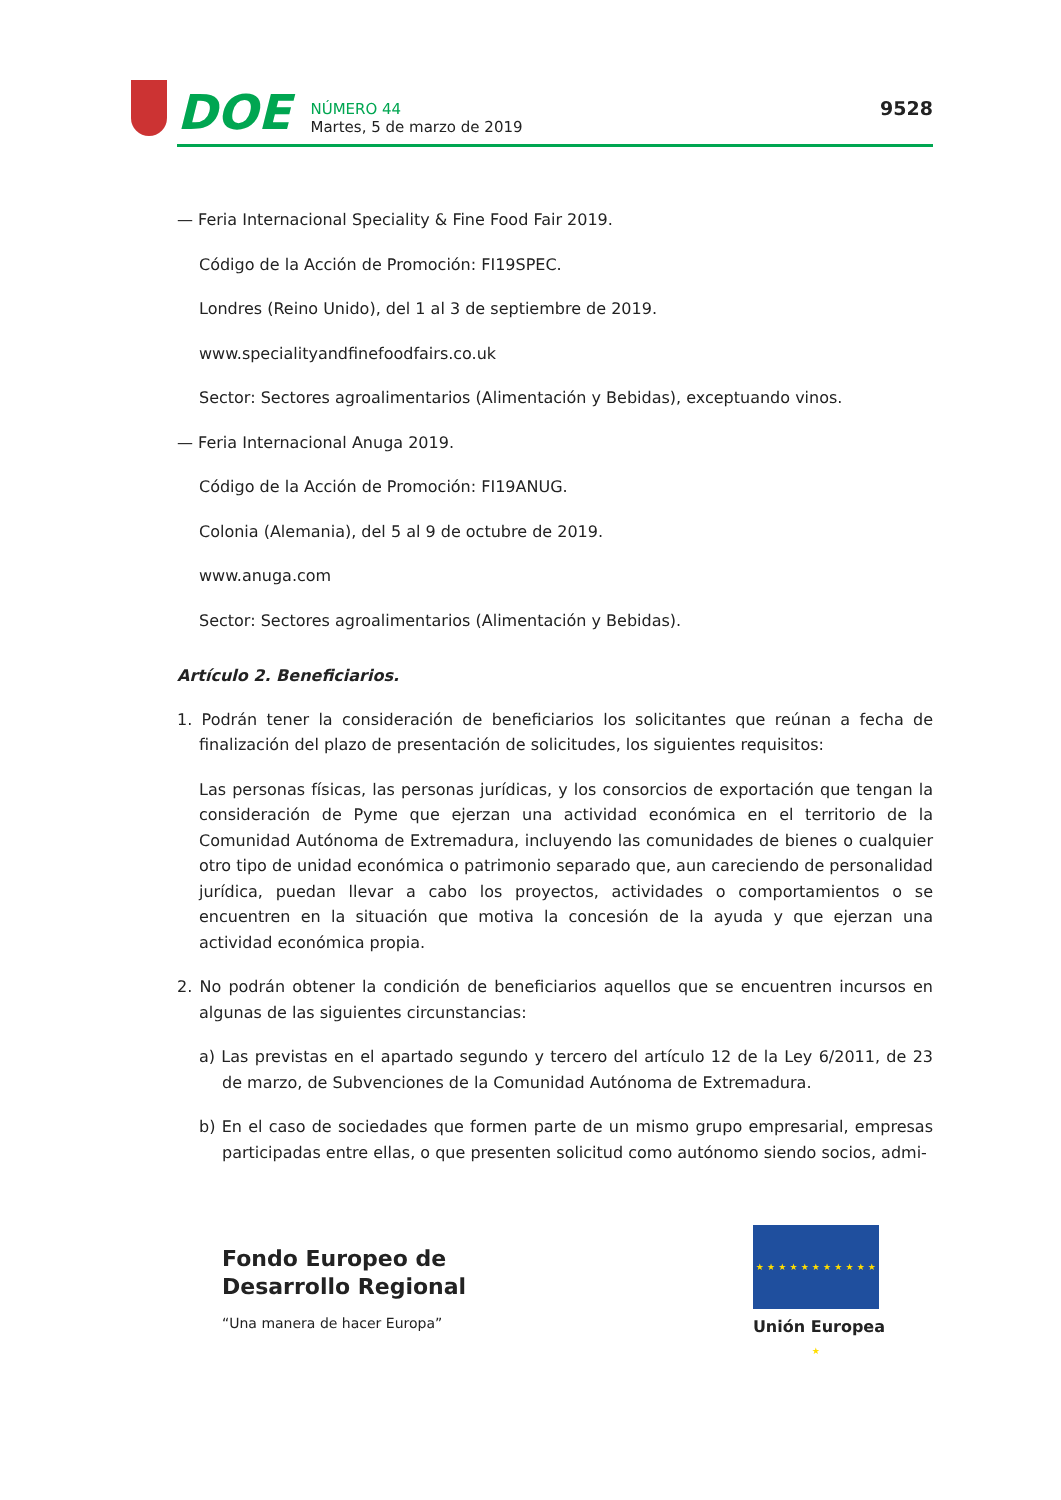DOE
NÚMERO 44
Martes, 5 de marzo de 2019
9528
— Feria Internacional Speciality & Fine Food Fair 2019.
Código de la Acción de Promoción: FI19SPEC.
Londres (Reino Unido), del 1 al 3 de septiembre de 2019.
www.specialityandfinefoodfairs.co.uk
Sector: Sectores agroalimentarios (Alimentación y Bebidas), exceptuando vinos.
— Feria Internacional Anuga 2019.
Código de la Acción de Promoción: FI19ANUG.
Colonia (Alemania), del 5 al 9 de octubre de 2019.
www.anuga.com
Sector: Sectores agroalimentarios (Alimentación y Bebidas).
Artículo 2. Beneficiarios.
1. Podrán tener la consideración de beneficiarios los solicitantes que reúnan a fecha de finalización del plazo de presentación de solicitudes, los siguientes requisitos:
Las personas físicas, las personas jurídicas, y los consorcios de exportación que tengan la consideración de Pyme que ejerzan una actividad económica en el territorio de la Comunidad Autónoma de Extremadura, incluyendo las comunidades de bienes o cualquier otro tipo de unidad económica o patrimonio separado que, aun careciendo de personalidad jurídica, puedan llevar a cabo los proyectos, actividades o comportamientos o se encuentren en la situación que motiva la concesión de la ayuda y que ejerzan una actividad económica propia.
2. No podrán obtener la condición de beneficiarios aquellos que se encuentren incursos en algunas de las siguientes circunstancias:
a) Las previstas en el apartado segundo y tercero del artículo 12 de la Ley 6/2011, de 23 de marzo, de Subvenciones de la Comunidad Autónoma de Extremadura.
b) En el caso de sociedades que formen parte de un mismo grupo empresarial, empresas participadas entre ellas, o que presenten solicitud como autónomo siendo socios, admi-
Fondo Europeo de
Desarrollo Regional
“Una manera de hacer Europa”
★ ★ ★ ★ ★ ★ ★ ★ ★ ★ ★ ★
Unión Europea